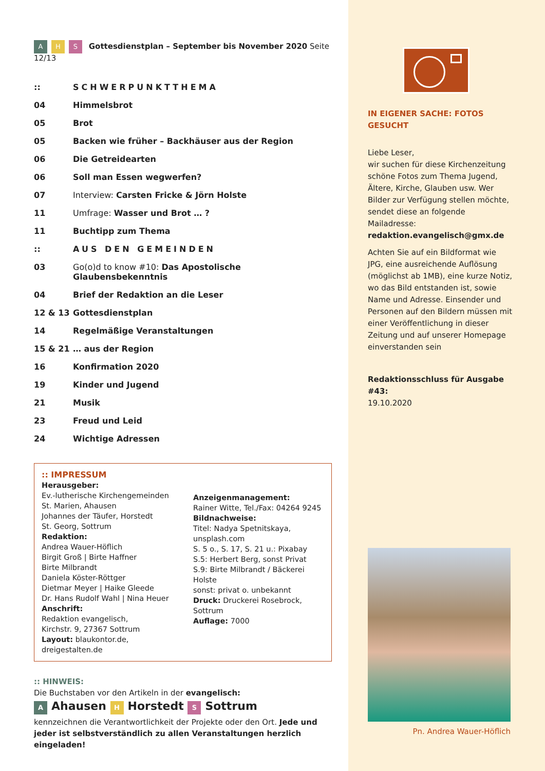A H S Gottesdienstplan – September bis November 2020 Seite 12/13
| :: | SCHWERPUNKTTHEMA |
| 04 | Himmelsbrot |
| 05 | Brot |
| 05 | Backen wie früher – Backhäuser aus der Region |
| 06 | Die Getreidearten |
| 06 | Soll man Essen wegwerfen? |
| 07 | Interview: Carsten Fricke & Jörn Holste |
| 11 | Umfrage: Wasser und Brot … ? |
| 11 | Buchtipp zum Thema |
| :: | AUS DEN GEMEINDEN |
| 03 | Go(o)d to know #10: Das Apostolische Glaubensbekenntnis |
| 04 | Brief der Redaktion an die Leser |
| 12 & 13 | Gottesdienstplan |
| 14 | Regelmäßige Veranstaltungen |
| 15 & 21 | … aus der Region |
| 16 | Konfirmation 2020 |
| 19 | Kinder und Jugend |
| 21 | Musik |
| 23 | Freud und Leid |
| 24 | Wichtige Adressen |
:: IMPRESSUM
Herausgeber:
Ev.-lutherische Kirchengemeinden
St. Marien, Ahausen
Johannes der Täufer, Horstedt
St. Georg, Sottrum
Redaktion:
Andrea Wauer-Höflich
Birgit Groß | Birte Haffner
Birte Milbrandt
Daniela Köster-Röttger
Dietmar Meyer | Haike Gleede
Dr. Hans Rudolf Wahl | Nina Heuer
Anschrift:
Redaktion evangelisch,
Kirchstr. 9, 27367 Sottrum
Layout: blaukontor.de,
dreigestalten.de
Anzeigenmanagement:
Rainer Witte, Tel./Fax: 04264 9245
Bildnachweise:
Titel: Nadya Spetnitskaya,
unsplash.com
S. 5 o., S. 17, S. 21 u.: Pixabay
S.5: Herbert Berg, sonst Privat
S.9: Birte Milbrandt / Bäckerei Holste
sonst: privat o. unbekannt
Druck: Druckerei Rosebrock, Sottrum
Auflage: 7000
:: HINWEIS:
Die Buchstaben vor den Artikeln in der evangelisch:
A Ahausen H Horstedt S Sottrum
kennzeichnen die Verantwortlichkeit der Projekte oder den Ort. Jede und jeder ist selbstverständlich zu allen Veranstaltungen herzlich eingeladen!
IN EIGENER SACHE: FOTOS GESUCHT
Liebe Leser,
wir suchen für diese Kirchenzeitung schöne Fotos zum Thema Jugend, Ältere, Kirche, Glauben usw. Wer Bilder zur Verfügung stellen möchte, sendet diese an folgende Mailadresse:
redaktion.evangelisch@gmx.de
Achten Sie auf ein Bildformat wie JPG, eine ausreichende Auflösung (möglichst ab 1MB), eine kurze Notiz, wo das Bild entstanden ist, sowie Name und Adresse. Einsender und Personen auf den Bildern müssen mit einer Veröffentlichung in dieser Zeitung und auf unserer Homepage einverstanden sein
Redaktionsschluss für Ausgabe #43:
19.10.2020
Pn. Andrea Wauer-Höflich